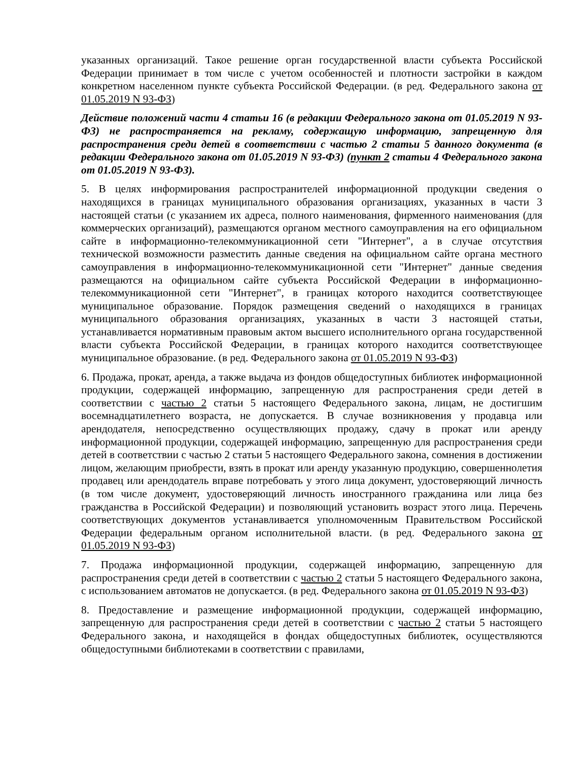указанных организаций. Такое решение орган государственной власти субъекта Российской Федерации принимает в том числе с учетом особенностей и плотности застройки в каждом конкретном населенном пункте субъекта Российской Федерации. (в ред. Федерального закона от 01.05.2019 N 93-ФЗ)
Действие положений части 4 статьи 16 (в редакции Федерального закона от 01.05.2019 N 93-ФЗ) не распространяется на рекламу, содержащую информацию, запрещенную для распространения среди детей в соответствии с частью 2 статьи 5 данного документа (в редакции Федерального закона от 01.05.2019 N 93-ФЗ) (пункт 2 статьи 4 Федерального закона от 01.05.2019 N 93-ФЗ).
5. В целях информирования распространителей информационной продукции сведения о находящихся в границах муниципального образования организациях, указанных в части 3 настоящей статьи (с указанием их адреса, полного наименования, фирменного наименования (для коммерческих организаций), размещаются органом местного самоуправления на его официальном сайте в информационно-телекоммуникационной сети "Интернет", а в случае отсутствия технической возможности разместить данные сведения на официальном сайте органа местного самоуправления в информационно-телекоммуникационной сети "Интернет" данные сведения размещаются на официальном сайте субъекта Российской Федерации в информационно-телекоммуникационной сети "Интернет", в границах которого находится соответствующее муниципальное образование. Порядок размещения сведений о находящихся в границах муниципального образования организациях, указанных в части 3 настоящей статьи, устанавливается нормативным правовым актом высшего исполнительного органа государственной власти субъекта Российской Федерации, в границах которого находится соответствующее муниципальное образование. (в ред. Федерального закона от 01.05.2019 N 93-ФЗ)
6. Продажа, прокат, аренда, а также выдача из фондов общедоступных библиотек информационной продукции, содержащей информацию, запрещенную для распространения среди детей в соответствии с частью 2 статьи 5 настоящего Федерального закона, лицам, не достигшим восемнадцатилетнего возраста, не допускается. В случае возникновения у продавца или арендодателя, непосредственно осуществляющих продажу, сдачу в прокат или аренду информационной продукции, содержащей информацию, запрещенную для распространения среди детей в соответствии с частью 2 статьи 5 настоящего Федерального закона, сомнения в достижении лицом, желающим приобрести, взять в прокат или аренду указанную продукцию, совершеннолетия продавец или арендодатель вправе потребовать у этого лица документ, удостоверяющий личность (в том числе документ, удостоверяющий личность иностранного гражданина или лица без гражданства в Российской Федерации) и позволяющий установить возраст этого лица. Перечень соответствующих документов устанавливается уполномоченным Правительством Российской Федерации федеральным органом исполнительной власти. (в ред. Федерального закона от 01.05.2019 N 93-ФЗ)
7. Продажа информационной продукции, содержащей информацию, запрещенную для распространения среди детей в соответствии с частью 2 статьи 5 настоящего Федерального закона, с использованием автоматов не допускается. (в ред. Федерального закона от 01.05.2019 N 93-ФЗ)
8. Предоставление и размещение информационной продукции, содержащей информацию, запрещенную для распространения среди детей в соответствии с частью 2 статьи 5 настоящего Федерального закона, и находящейся в фондах общедоступных библиотек, осуществляются общедоступными библиотеками в соответствии с правилами,